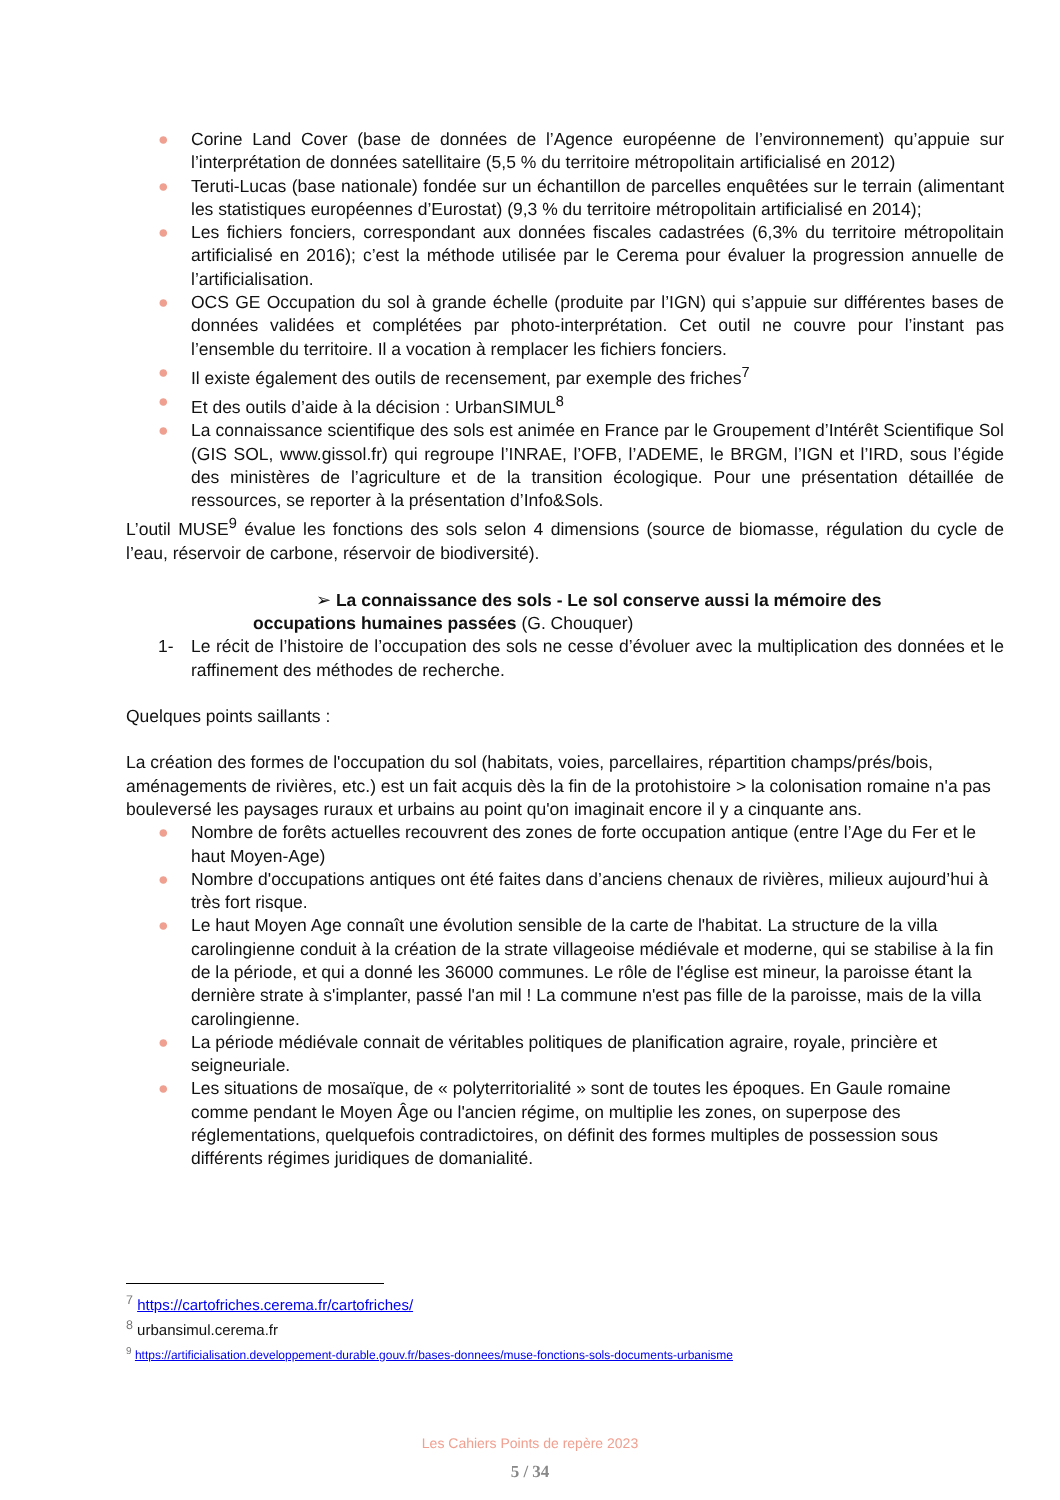● Corine Land Cover (base de données de l’Agence européenne de l’environnement) qu’appuie sur l’interprétation de données satellitaire (5,5 % du territoire métropolitain artificialisé en 2012)
● Teruti-Lucas (base nationale) fondée sur un échantillon de parcelles enquêtées sur le terrain (alimentant les statistiques européennes d’Eurostat) (9,3 % du territoire métropolitain artificialisé en 2014);
● Les fichiers fonciers, correspondant aux données fiscales cadastrées (6,3% du territoire métropolitain artificialisé en 2016); c’est la méthode utilisée par le Cerema pour évaluer la progression annuelle de l’artificialisation.
● OCS GE Occupation du sol à grande échelle (produite par l’IGN) qui s’appuie sur différentes bases de données validées et complétées par photo-interprétation. Cet outil ne couvre pour l’instant pas l’ensemble du territoire. Il a vocation à remplacer les fichiers fonciers.
● Il existe également des outils de recensement, par exemple des friches<sup>7</sup>
● Et des outils d’aide à la décision : UrbanSIMUL<sup>8</sup>
● La connaissance scientifique des sols est animée en France par le Groupement d’Intérêt Scientifique Sol (GIS SOL, www.gissol.fr) qui regroupe l’INRAE, l’OFB, l’ADEME, le BRGM, l’IGN et l’IRD, sous l’égide des ministères de l’agriculture et de la transition écologique. Pour une présentation détaillée de ressources, se reporter à la présentation d’Info&Sols.
L’outil MUSE<sup>9</sup> évalue les fonctions des sols selon 4 dimensions (source de biomasse, régulation du cycle de l’eau, réservoir de carbone, réservoir de biodiversité).
➢ La connaissance des sols - Le sol conserve aussi la mémoire des
occupations humaines passées (G. Chouquer)
1- Le récit de l’histoire de l’occupation des sols ne cesse d’évoluer avec la multiplication des données et le raffinement des méthodes de recherche.
Quelques points saillants :
La création des formes de l'occupation du sol (habitats, voies, parcellaires, répartition champs/prés/bois, aménagements de rivières, etc.) est un fait acquis dès la fin de la protohistoire > la colonisation romaine n'a pas bouleversé les paysages ruraux et urbains au point qu'on imaginait encore il y a cinquante ans.
● Nombre de forêts actuelles recouvrent des zones de forte occupation antique (entre l’Age du Fer et le haut Moyen-Age)
● Nombre d'occupations antiques ont été faites dans d’anciens chenaux de rivières, milieux aujourd’hui à très fort risque.
● Le haut Moyen Age connaît une évolution sensible de la carte de l'habitat. La structure de la villa carolingienne conduit à la création de la strate villageoise médiévale et moderne, qui se stabilise à la fin de la période, et qui a donné les 36000 communes. Le rôle de l'église est mineur, la paroisse étant la dernière strate à s'implanter, passé l'an mil ! La commune n'est pas fille de la paroisse, mais de la villa carolingienne.
● La période médiévale connait de véritables politiques de planification agraire, royale, princière et seigneuriale.
● Les situations de mosaïque, de « polyterritorialité » sont de toutes les époques. En Gaule romaine comme pendant le Moyen Âge ou l'ancien régime, on multiplie les zones, on superpose des réglementations, quelquefois contradictoires, on définit des formes multiples de possession sous différents régimes juridiques de domanialité.
<sup>7</sup> https://cartofriches.cerema.fr/cartofriches/
<sup>8</sup> urbansimul.cerema.fr
<sup>9</sup> https://artificialisation.developpement-durable.gouv.fr/bases-donnees/muse-fonctions-sols-documents-urbanisme
Les Cahiers Points de repère 2023
5 / 34